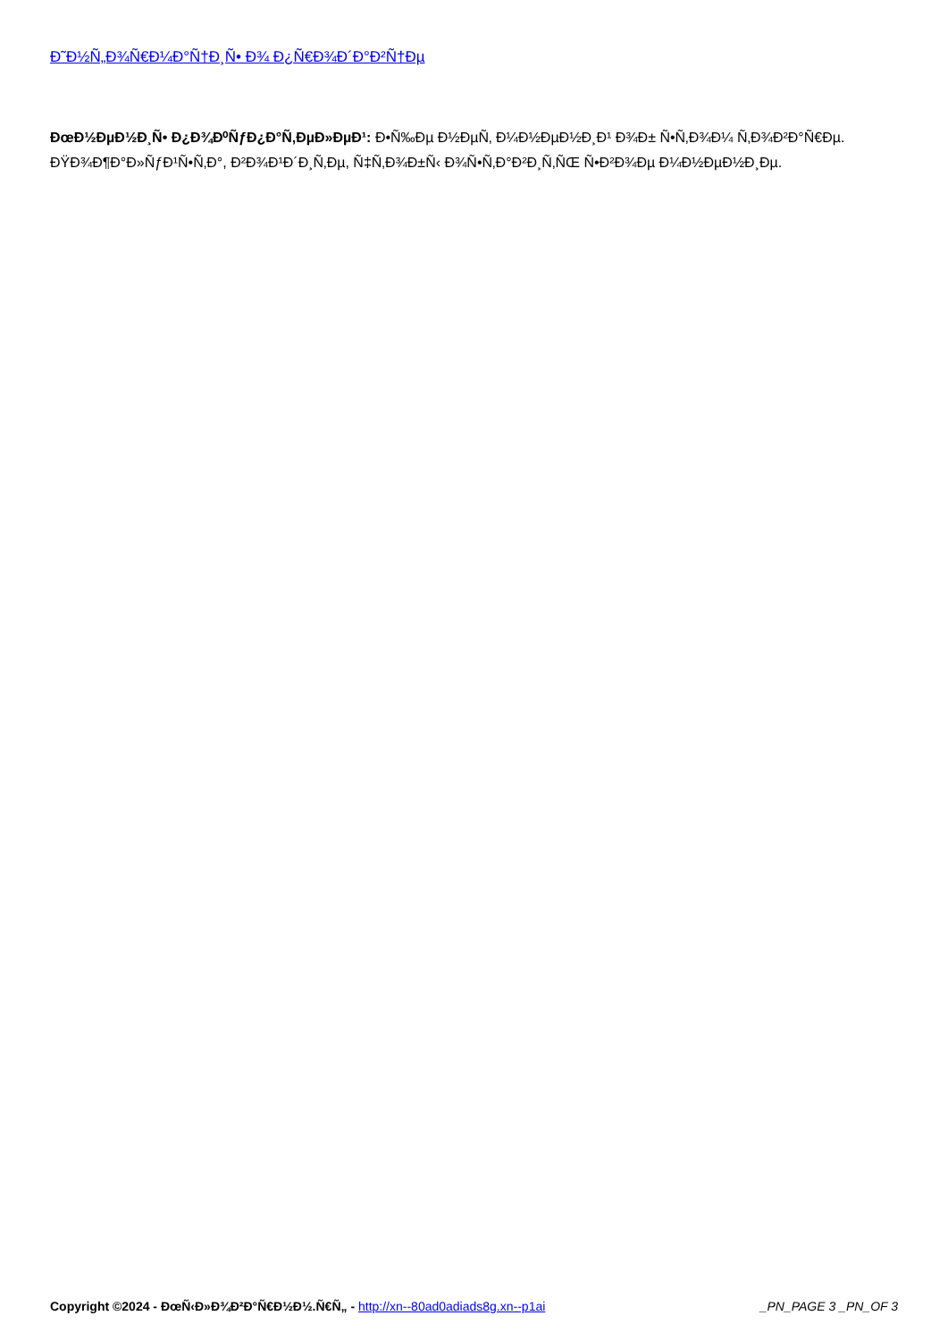Đ˜Đ½Ñ„Đ¾Ñ€Đ¼Đ°Ñ†Đ¸Ñ• Đ¾ Đ¿Ñ€Đ¾Đ´Đ°Đ²Ñ†Đµ
ĐœĐ½ĐµĐ½Đ¸Ñ• Đ¿Đ¾Đ⁰ÑƒĐ¿Đ°Ñ‚ĐµĐ»ĐµĐ¹: Đ•Ñ‰Đµ Đ½ĐµÑ‚ Đ¼Đ½ĐµĐ½Đ¸Đ¹ Đ¾Đ± Ñ•Ñ‚Đ¾Đ¼ Ñ‚Đ¾Đ²Đ°Ñ€Đµ.
ĐŸĐ¾Đ¶Đ°Đ»ÑƒĐ¹Ñ•Ñ‚Đ°, Đ²Đ¾Đ¹Đ´Đ¸Ñ‚Đµ, Ñ‡Ñ‚Đ¾Đ±Ñ‹ Đ¾Ñ•Ñ‚Đ°Đ²Đ¸Ñ‚ÑŒ Ñ•Đ²Đ¾Đµ Đ¼Đ½ĐµĐ½Đ¸Đµ.
Copyright ©2024 - ĐœÑ‹Đ»Đ¾Đ²Đ°Ñ€Đ½Đ½.Ñ€Ñ„ - http://xn--80ad0adiads8g.xn--p1ai _PN_PAGE 3 _PN_OF 3